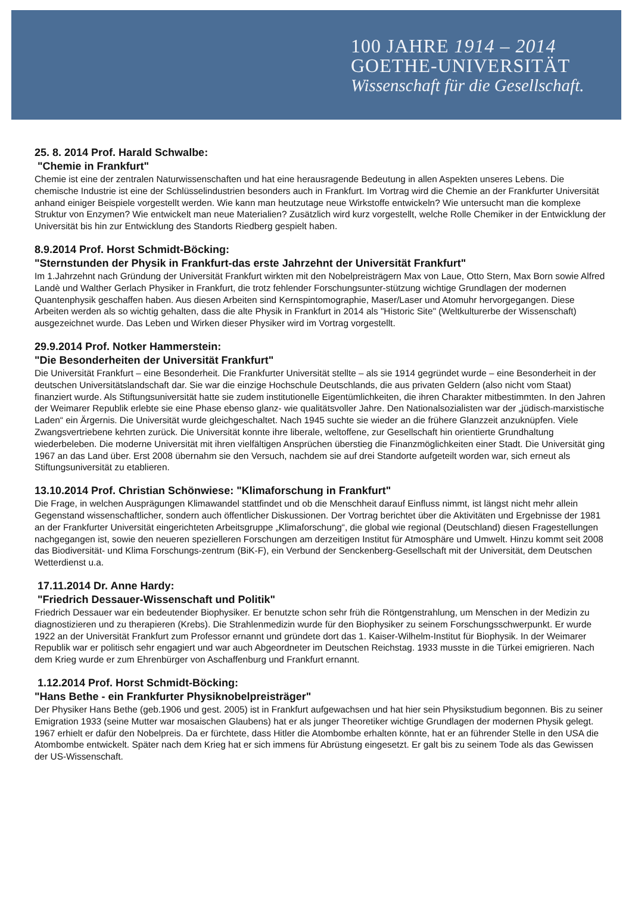100 JAHRE 1914 – 2014
GOETHE-UNIVERSITÄT
Wissenschaft für die Gesellschaft.
25. 8. 2014 Prof. Harald Schwalbe:
"Chemie in Frankfurt"
Chemie ist eine der zentralen Naturwissenschaften und hat eine herausragende Bedeutung in allen Aspekten unseres Lebens. Die chemische Industrie ist eine der Schlüsselindustrien besonders auch in Frankfurt. Im Vortrag wird die Chemie an der Frankfurter Universität anhand einiger Beispiele vorgestellt werden. Wie kann man heutzutage neue Wirkstoffe entwickeln? Wie untersucht man die komplexe Struktur von Enzymen? Wie entwickelt man neue Materialien? Zusätzlich wird kurz vorgestellt, welche Rolle Chemiker in der Entwicklung der Universität bis hin zur Entwicklung des Standorts Riedberg gespielt haben.
8.9.2014 Prof. Horst Schmidt-Böcking:
"Sternstunden der Physik in Frankfurt-das erste Jahrzehnt der Universität Frankfurt"
Im 1.Jahrzehnt nach Gründung der Universität Frankfurt wirkten mit den Nobelpreisträgern Max von Laue, Otto Stern, Max Born sowie Alfred Landè und Walther Gerlach Physiker in Frankfurt, die trotz fehlender Forschungsunter-stützung wichtige Grundlagen der modernen Quantenphysik geschaffen haben. Aus diesen Arbeiten sind Kernspintomographie, Maser/Laser und Atomuhr hervorgegangen. Diese Arbeiten werden als so wichtig gehalten, dass die alte Physik in Frankfurt in 2014 als "Historic Site" (Weltkulturerbe der Wissenschaft) ausgezeichnet wurde. Das Leben und Wirken dieser Physiker wird im Vortrag vorgestellt.
29.9.2014 Prof. Notker Hammerstein:
"Die Besonderheiten der Universität Frankfurt"
Die Universität Frankfurt – eine Besonderheit. Die Frankfurter Universität stellte – als sie 1914 gegründet wurde – eine Besonderheit in der deutschen Universitätslandschaft dar. Sie war die einzige Hochschule Deutschlands, die aus privaten Geldern (also nicht vom Staat) finanziert wurde. Als Stiftungsuniversität hatte sie zudem institutionelle Eigentümlichkeiten, die ihren Charakter mitbestimmten. In den Jahren der Weimarer Republik erlebte sie eine Phase ebenso glanz- wie qualitätsvoller Jahre. Den Nationalsozialisten war der „jüdisch-marxistische Laden“ ein Ärgernis. Die Universität wurde gleichgeschaltet. Nach 1945 suchte sie wieder an die frühere Glanzzeit anzuknüpfen. Viele Zwangsvertriebene kehrten zurück. Die Universität konnte ihre liberale, weltoffene, zur Gesellschaft hin orientierte Grundhaltung wiederbeleben. Die moderne Universität mit ihren vielfältigen Ansprüchen überstieg die Finanzmöglichkeiten einer Stadt. Die Universität ging 1967 an das Land über. Erst 2008 übernahm sie den Versuch, nachdem sie auf drei Standorte aufgeteilt worden war, sich erneut als Stiftungsuniversität zu etablieren.
13.10.2014 Prof. Christian Schönwiese: "Klimaforschung in Frankfurt"
Die Frage, in welchen Ausprägungen Klimawandel stattfindet und ob die Menschheit darauf Einfluss nimmt, ist längst nicht mehr allein Gegenstand wissenschaftlicher, sondern auch öffentlicher Diskussionen. Der Vortrag berichtet über die Aktivitäten und Ergebnisse der 1981 an der Frankfurter Universität eingerichteten Arbeitsgruppe „Klimaforschung“, die global wie regional (Deutschland) diesen Fragestellungen nachgegangen ist, sowie den neueren spezielleren Forschungen am derzeitigen Institut für Atmosphäre und Umwelt. Hinzu kommt seit 2008 das Biodiversität- und Klima Forschungs-zentrum (BiK-F), ein Verbund der Senckenberg-Gesellschaft mit der Universität, dem Deutschen Wetterdienst u.a.
17.11.2014 Dr. Anne Hardy:
"Friedrich Dessauer-Wissenschaft und Politik"
Friedrich Dessauer war ein bedeutender Biophysiker. Er benutzte schon sehr früh die Röntgenstrahlung, um Menschen in der Medizin zu diagnostizieren und zu therapieren (Krebs). Die Strahlenmedizin wurde für den Biophysiker zu seinem Forschungsschwerpunkt. Er wurde 1922 an der Universität Frankfurt zum Professor ernannt und gründete dort das 1. Kaiser-Wilhelm-Institut für Biophysik. In der Weimarer Republik war er politisch sehr engagiert und war auch Abgeordneter im Deutschen Reichstag. 1933 musste in die Türkei emigrieren. Nach dem Krieg wurde er zum Ehrenbürger von Aschaffenburg und Frankfurt ernannt.
1.12.2014 Prof. Horst Schmidt-Böcking:
"Hans Bethe - ein Frankfurter Physiknobelpreisträger"
Der Physiker Hans Bethe (geb.1906 und gest. 2005) ist in Frankfurt aufgewachsen und hat hier sein Physikstudium begonnen. Bis zu seiner Emigration 1933 (seine Mutter war mosaischen Glaubens) hat er als junger Theoretiker wichtige Grundlagen der modernen Physik gelegt. 1967 erhielt er dafür den Nobelpreis. Da er fürchtete, dass Hitler die Atombombe erhalten könnte, hat er an führender Stelle in den USA die Atombombe entwickelt. Später nach dem Krieg hat er sich immens für Abrüstung eingesetzt. Er galt bis zu seinem Tode als das Gewissen der US-Wissenschaft.